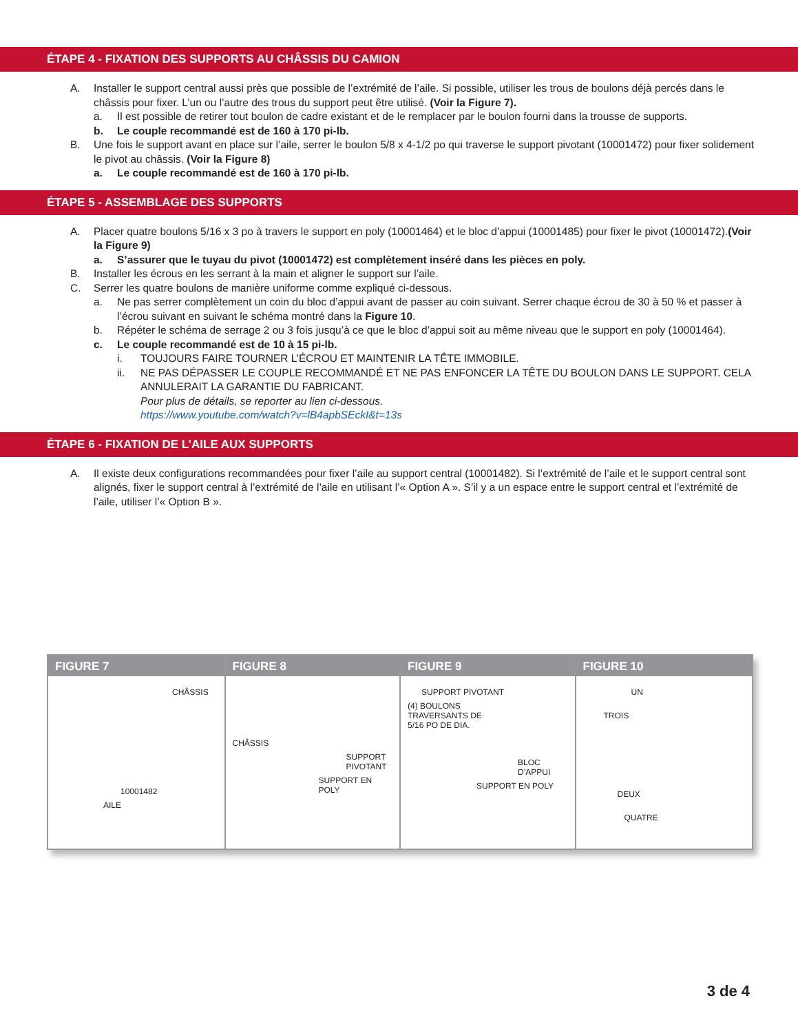ÉTAPE 4 - FIXATION DES SUPPORTS AU CHÂSSIS DU CAMION
A. Installer le support central aussi près que possible de l’extrémité de l’aile. Si possible, utiliser les trous de boulons déjà percés dans le châssis pour fixer. L’un ou l’autre des trous du support peut être utilisé. (Voir la Figure 7).
a. Il est possible de retirer tout boulon de cadre existant et de le remplacer par le boulon fourni dans la trousse de supports.
b. Le couple recommandé est de 160 à 170 pi-lb.
B. Une fois le support avant en place sur l’aile, serrer le boulon 5/8 x 4-1/2 po qui traverse le support pivotant (10001472) pour fixer solidement le pivot au châssis. (Voir la Figure 8)
a. Le couple recommandé est de 160 à 170 pi-lb.
ÉTAPE 5 - ASSEMBLAGE DES SUPPORTS
A. Placer quatre boulons 5/16 x 3 po à travers le support en poly (10001464) et le bloc d’appui (10001485) pour fixer le pivot (10001472).(Voir la Figure 9)
a. S’assurer que le tuyau du pivot (10001472) est complètement inséré dans les pièces en poly.
B. Installer les écrous en les serrant à la main et aligner le support sur l’aile.
C. Serrer les quatre boulons de manière uniforme comme expliqué ci-dessous.
a. Ne pas serrer complètement un coin du bloc d’appui avant de passer au coin suivant. Serrer chaque écrou de 30 à 50 % et passer à l’écrou suivant en suivant le schéma montré dans la Figure 10.
b. Répéter le schéma de serrage 2 ou 3 fois jusqu’à ce que le bloc d’appui soit au même niveau que le support en poly (10001464).
c. Le couple recommandé est de 10 à 15 pi-lb.
i. TOUJOURS FAIRE TOURNER L’ÉCROU ET MAINTENIR LA TÊTE IMMOBILE.
ii. NE PAS DÉPASSER LE COUPLE RECOMMANDÉ ET NE PAS ENFONCER LA TÊTE DU BOULON DANS LE SUPPORT. CELA ANNULERAIT LA GARANTIE DU FABRICANT.
Pour plus de détails, se reporter au lien ci-dessous.
https://www.youtube.com/watch?v=lB4apbSEckI&t=13s
ÉTAPE 6 - FIXATION DE L’AILE AUX SUPPORTS
A. Il existe deux configurations recommandées pour fixer l’aile au support central (10001482). Si l’extrémité de l’aile et le support central sont alignés, fixer le support central à l’extrémité de l’aile en utilisant l’« Option A ». S’il y a un espace entre le support central et l’extrémité de l’aile, utiliser l’« Option B ».
FIGURE 7
CHÂSSIS
10001482
AILE
FIGURE 8
CHÂSSIS
SUPPORT
PIVOTANT
SUPPORT EN POLY
FIGURE 9
SUPPORT PIVOTANT
(4) BOULONS
TRAVERSANTS DE
5/16 PO DE DIA.
BLOC
D’APPUI
SUPPORT EN POLY
FIGURE 10
UN
TROIS
DEUX
QUATRE
3 de 4